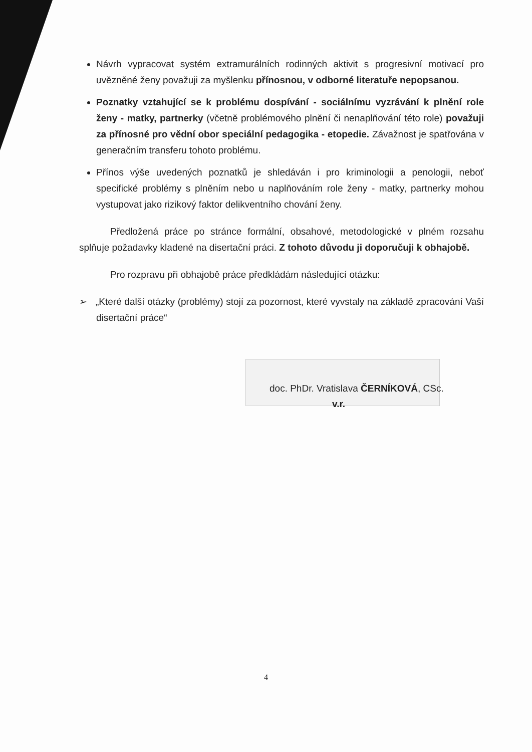Návrh vypracovat systém extramurálních rodinných aktivit s progresivní motivací pro uvězněné ženy považuji za myšlenku přínosnou, v odborné literatuře nepopsanou.
Poznatky vztahující se k problému dospívání - sociálnímu vyzrávání k plnění role ženy - matky, partnerky (včetně problémového plnění či nenaplňování této role) považuji za přínosné pro vědní obor speciální pedagogika - etopedie. Závažnost je spatřována v generačním transferu tohoto problému.
Přínos výše uvedených poznatků je shledáván i pro kriminologii a penologii, neboť specifické problémy s plněním nebo u naplňováním role ženy - matky, partnerky mohou vystupovat jako rizikový faktor delikventního chování ženy.
Předložená práce po stránce formální, obsahové, metodologické v plném rozsahu splňuje požadavky kladené na disertační práci. Z tohoto důvodu ji doporučuji k obhajobě.
Pro rozpravu při obhajobě práce předkládám následující otázku:
➢ „Které další otázky (problémy) stojí za pozornost, které vyvstaly na základě zpracování Vaší disertační práce“
doc. PhDr. Vratislava ČERNÍKOVÁ, CSc.
v.r.
4